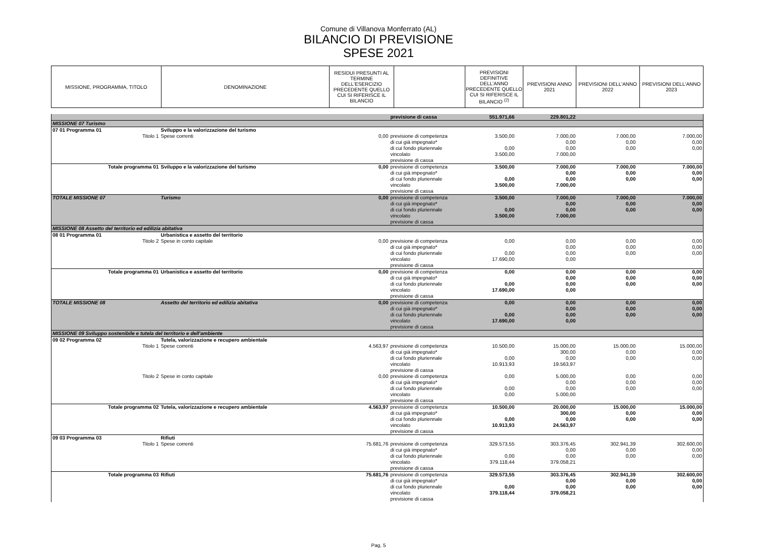Comune di Villanova Monferrato (AL)
BILANCIO DI PREVISIONE
SPESE 2021
| MISSIONE, PROGRAMMA, TITOLO | DENOMINAZIONE | RESIDUI PRESUNTI AL TERMINE DELL'ESERCIZIO PRECEDENTE QUELLO CUI SI RIFERISCE IL BILANCIO | | PREVISIONI DEFINITIVE DELL'ANNO PRECEDENTE QUELLO CUI SI RIFERISCE IL BILANCIO <sup>(2)</sup> | PREVISIONI ANNO 2021 | PREVISIONI DELL'ANNO 2022 | PREVISIONI DELL'ANNO 2023 |
| | | | previsione di cassa | 551.971,66 | 229.801,22 | | |
| MISSIONE 07 Turismo | | | | | | | |
| 07 01 Programma 01 | Sviluppo e la valorizzazione del turismo | | | | | | |
| Titolo 1 | Spese correnti | 0,00 | previsione di competenza di cui già impegnato* di cui fondo pluriennale vincolato previsione di cassa | 3.500,00 0,00 3.500,00 | 7.000,00 0,00 0,00 7.000,00 | 7.000,00 0,00 0,00 | 7.000,00 0,00 0,00 |
| Totale programma 01 | Sviluppo e la valorizzazione del turismo | 0,00 | previsione di competenza di cui già impegnato* di cui fondo pluriennale vincolato previsione di cassa | 3.500,00 0,00 3.500,00 | 7.000,00 0,00 0,00 7.000,00 | 7.000,00 0,00 0,00 | 7.000,00 0,00 0,00 |
| TOTALE MISSIONE 07 | Turismo | 0,00 | previsione di competenza di cui già impegnato* di cui fondo pluriennale vincolato previsione di cassa | 3.500,00 0,00 3.500,00 | 7.000,00 0,00 0,00 7.000,00 | 7.000,00 0,00 0,00 | 7.000,00 0,00 0,00 |
| MISSIONE 08 Assetto del territorio ed edilizia abitativa | | | | | | | |
| 08 01 Programma 01 | Urbanistica e assetto del territorio | | | | | | |
| Titolo 2 | Spese in conto capitale | 0,00 | previsione di competenza di cui già impegnato* di cui fondo pluriennale vincolato previsione di cassa | 0,00 0,00 17.690,00 | 0,00 0,00 0,00 0,00 | 0,00 0,00 0,00 | 0,00 0,00 0,00 |
| Totale programma 01 | Urbanistica e assetto del territorio | 0,00 | previsione di competenza di cui già impegnato* di cui fondo pluriennale vincolato previsione di cassa | 0,00 0,00 17.690,00 | 0,00 0,00 0,00 0,00 | 0,00 0,00 0,00 | 0,00 0,00 0,00 |
| TOTALE MISSIONE 08 | Assetto del territorio ed edilizia abitativa | 0,00 | previsione di competenza di cui già impegnato* di cui fondo pluriennale vincolato previsione di cassa | 0,00 0,00 17.690,00 | 0,00 0,00 0,00 0,00 | 0,00 0,00 0,00 | 0,00 0,00 0,00 |
| MISSIONE 09 Sviluppo sostenibile e tutela del territorio e dell'ambiente | | | | | | | |
| 09 02 Programma 02 | Tutela, valorizzazione e recupero ambientale | | | | | | |
| Titolo 1 | Spese correnti | 4.563,97 | previsione di competenza di cui già impegnato* di cui fondo pluriennale vincolato previsione di cassa | 10.500,00 0,00 10.913,93 | 15.000,00 300,00 0,00 19.563,97 | 15.000,00 0,00 0,00 | 15.000,00 0,00 0,00 |
| Titolo 2 | Spese in conto capitale | 0,00 | previsione di competenza di cui già impegnato* di cui fondo pluriennale vincolato previsione di cassa | 0,00 0,00 0,00 | 5.000,00 0,00 0,00 5.000,00 | 0,00 0,00 0,00 | 0,00 0,00 0,00 |
| Totale programma 02 | Tutela, valorizzazione e recupero ambientale | 4.563,97 | previsione di competenza di cui già impegnato* di cui fondo pluriennale vincolato previsione di cassa | 10.500,00 0,00 10.913,93 | 20.000,00 300,00 0,00 24.563,97 | 15.000,00 0,00 0,00 | 15.000,00 0,00 0,00 |
| 09 03 Programma 03 | Rifiuti | | | | | | |
| Titolo 1 | Spese correnti | 75.681,76 | previsione di competenza di cui già impegnato* di cui fondo pluriennale vincolato previsione di cassa | 329.573,55 0,00 379.118,44 | 303.376,45 0,00 0,00 379.058,21 | 302.941,39 0,00 0,00 | 302.600,00 0,00 0,00 |
| Totale programma 03 | Rifiuti | 75.681,76 | previsione di competenza di cui già impegnato* di cui fondo pluriennale vincolato previsione di cassa | 329.573,55 0,00 379.118,44 | 303.376,45 0,00 0,00 379.058,21 | 302.941,39 0,00 0,00 | 302.600,00 0,00 0,00 |
Pag. 5